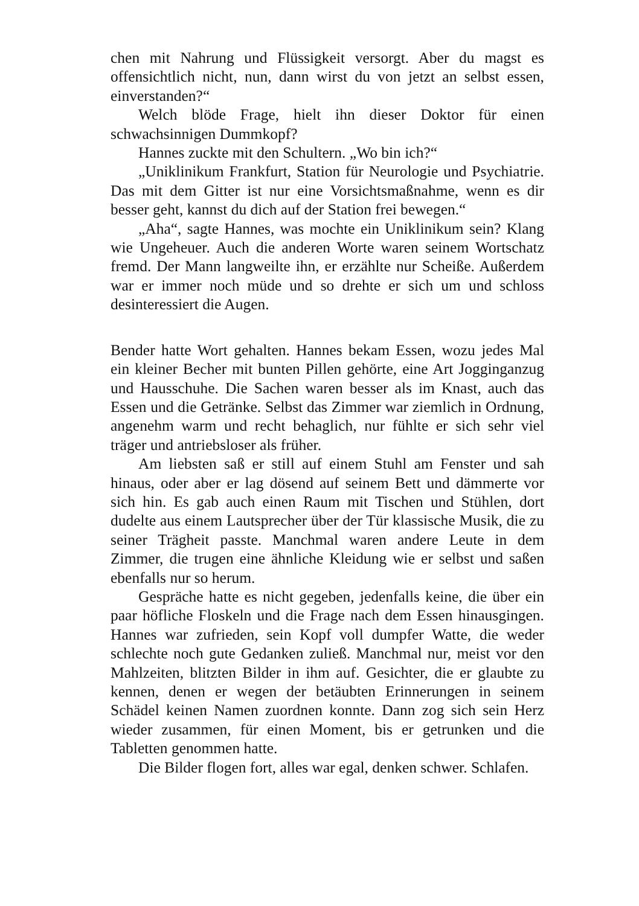chen mit Nahrung und Flüssigkeit versorgt. Aber du magst es offensichtlich nicht, nun, dann wirst du von jetzt an selbst essen, einverstanden?“
Welch blöde Frage, hielt ihn dieser Doktor für einen schwachsinnigen Dummkopf?
Hannes zuckte mit den Schultern. „Wo bin ich?“
„Uniklinikum Frankfurt, Station für Neurologie und Psychiatrie. Das mit dem Gitter ist nur eine Vorsichtsmaßnahme, wenn es dir besser geht, kannst du dich auf der Station frei bewegen.“
„Aha“, sagte Hannes, was mochte ein Uniklinikum sein? Klang wie Ungeheuer. Auch die anderen Worte waren seinem Wortschatz fremd. Der Mann langweilte ihn, er erzählte nur Scheiße. Außerdem war er immer noch müde und so drehte er sich um und schloss desinteressiert die Augen.
Bender hatte Wort gehalten. Hannes bekam Essen, wozu jedes Mal ein kleiner Becher mit bunten Pillen gehörte, eine Art Jogginganzug und Hausschuhe. Die Sachen waren besser als im Knast, auch das Essen und die Getränke. Selbst das Zimmer war ziemlich in Ordnung, angenehm warm und recht behaglich, nur fühlte er sich sehr viel träger und antriebsloser als früher.
Am liebsten saß er still auf einem Stuhl am Fenster und sah hinaus, oder aber er lag dösend auf seinem Bett und dämmerte vor sich hin. Es gab auch einen Raum mit Tischen und Stühlen, dort dudelte aus einem Lautsprecher über der Tür klassische Musik, die zu seiner Trägheit passte. Manchmal waren andere Leute in dem Zimmer, die trugen eine ähnliche Kleidung wie er selbst und saßen ebenfalls nur so herum.
Gespräche hatte es nicht gegeben, jedenfalls keine, die über ein paar höfliche Floskeln und die Frage nach dem Essen hinausgingen. Hannes war zufrieden, sein Kopf voll dumpfer Watte, die weder schlechte noch gute Gedanken zuließ. Manchmal nur, meist vor den Mahlzeiten, blitzten Bilder in ihm auf. Gesichter, die er glaubte zu kennen, denen er wegen der betäubten Erinnerungen in seinem Schädel keinen Namen zuordnen konnte. Dann zog sich sein Herz wieder zusammen, für einen Moment, bis er getrunken und die Tabletten genommen hatte.
Die Bilder flogen fort, alles war egal, denken schwer. Schlafen.